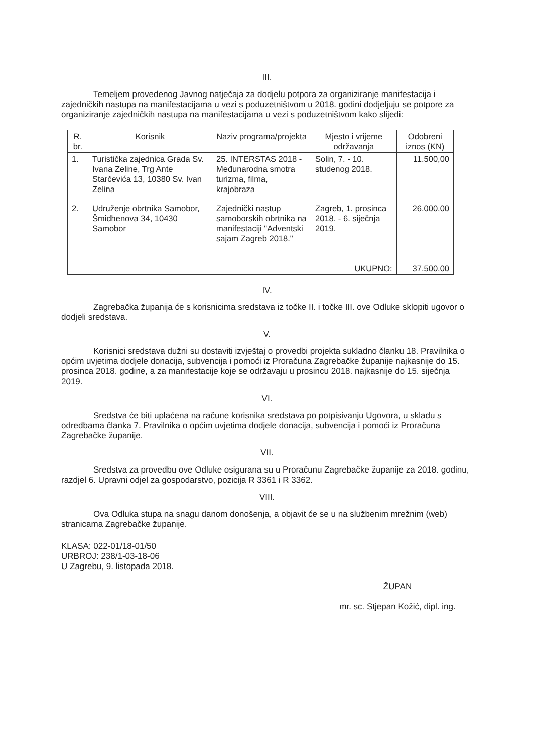III.
Temeljem provedenog Javnog natječaja za dodjelu potpora za organiziranje manifestacija i zajedničkih nastupa na manifestacijama u vezi s poduzetništvom u 2018. godini dodjeljuju se potpore za organiziranje zajedničkih nastupa na manifestacijama u vezi s poduzetništvom kako slijedi:
| R. br. | Korisnik | Naziv programa/projekta | Mjesto i vrijeme održavanja | Odobreni iznos (KN) |
| --- | --- | --- | --- | --- |
| 1. | Turistička zajednica Grada Sv. Ivana Zeline, Trg Ante Starčevića 13, 10380 Sv. Ivan Zelina | 25. INTERSTAS 2018 - Međunarodna smotra turizma, filma, krajobraza | Solin, 7. - 10. studenog 2018. | 11.500,00 |
| 2. | Udruženje obrtnika Samobor, Šmidhenova 34, 10430 Samobor | Zajednički nastup samoborskih obrtnika na manifestaciji "Adventski sajam Zagreb 2018." | Zagreb, 1. prosinca 2018. - 6. siječnja 2019. | 26.000,00 |
| | | | UKUPNO: | 37.500,00 |
IV.
Zagrebačka županija će s korisnicima sredstava iz točke II. i točke III. ove Odluke sklopiti ugovor o dodjeli sredstava.
V.
Korisnici sredstava dužni su dostaviti izvještaj o provedbi projekta sukladno članku 18. Pravilnika o općim uvjetima dodjele donacija, subvencija i pomoći iz Proračuna Zagrebačke županije najkasnije do 15. prosinca 2018. godine, a za manifestacije koje se održavaju u prosincu 2018. najkasnije do 15. siječnja 2019.
VI.
Sredstva će biti uplaćena na račune korisnika sredstava po potpisivanju Ugovora, u skladu s odredbama članka 7. Pravilnika o općim uvjetima dodjele donacija, subvencija i pomoći iz Proračuna Zagrebačke županije.
VII.
Sredstva za provedbu ove Odluke osigurana su u Proračunu Zagrebačke županije za 2018. godinu, razdjel 6. Upravni odjel za gospodarstvo, pozicija R 3361 i R 3362.
VIII.
Ova Odluka stupa na snagu danom donošenja, a objavit će se u na službenim mrežnim (web) stranicama Zagrebačke županije.
KLASA: 022-01/18-01/50
URBROJ: 238/1-03-18-06
U Zagrebu, 9. listopada 2018.
ŽUPAN
mr. sc. Stjepan Kožić, dipl. ing.